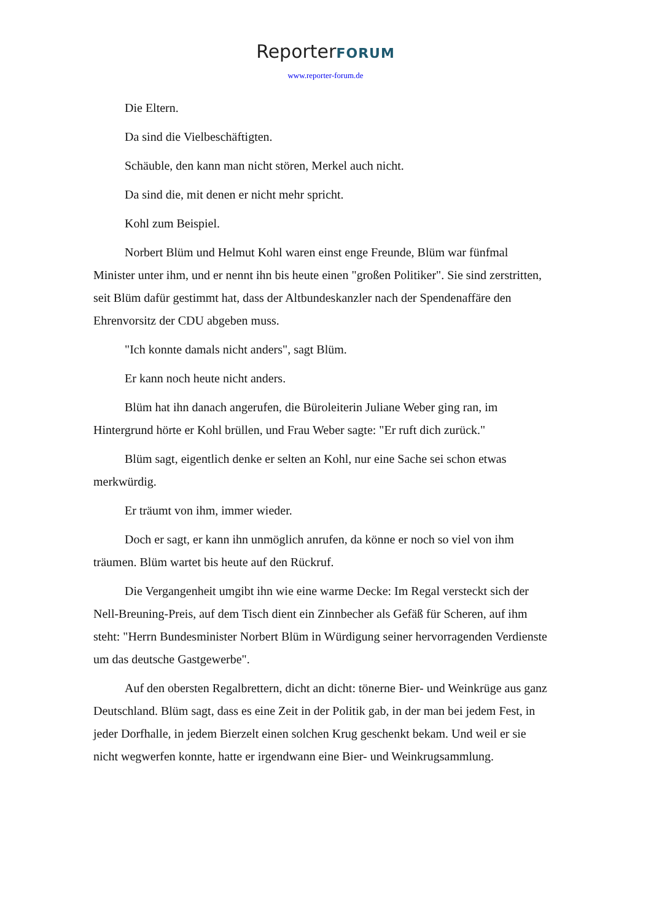ReporterFORUM
www.reporter-forum.de
Die Eltern.
Da sind die Vielbeschäftigten.
Schäuble, den kann man nicht stören, Merkel auch nicht.
Da sind die, mit denen er nicht mehr spricht.
Kohl zum Beispiel.
Norbert Blüm und Helmut Kohl waren einst enge Freunde, Blüm war fünfmal Minister unter ihm, und er nennt ihn bis heute einen "großen Politiker". Sie sind zerstritten, seit Blüm dafür gestimmt hat, dass der Altbundeskanzler nach der Spendenaffäre den Ehrenvorsitz der CDU abgeben muss.
"Ich konnte damals nicht anders", sagt Blüm.
Er kann noch heute nicht anders.
Blüm hat ihn danach angerufen, die Büroleiterin Juliane Weber ging ran, im Hintergrund hörte er Kohl brüllen, und Frau Weber sagte: "Er ruft dich zurück."
Blüm sagt, eigentlich denke er selten an Kohl, nur eine Sache sei schon etwas merkwürdig.
Er träumt von ihm, immer wieder.
Doch er sagt, er kann ihn unmöglich anrufen, da könne er noch so viel von ihm träumen. Blüm wartet bis heute auf den Rückruf.
Die Vergangenheit umgibt ihn wie eine warme Decke: Im Regal versteckt sich der Nell-Breuning-Preis, auf dem Tisch dient ein Zinnbecher als Gefäß für Scheren, auf ihm steht: "Herrn Bundesminister Norbert Blüm in Würdigung seiner hervorragenden Verdienste um das deutsche Gastgewerbe".
Auf den obersten Regalbrettern, dicht an dicht: tönerne Bier- und Weinkrüge aus ganz Deutschland. Blüm sagt, dass es eine Zeit in der Politik gab, in der man bei jedem Fest, in jeder Dorfhalle, in jedem Bierzelt einen solchen Krug geschenkt bekam. Und weil er sie nicht wegwerfen konnte, hatte er irgendwann eine Bier- und Weinkrugsammlung.